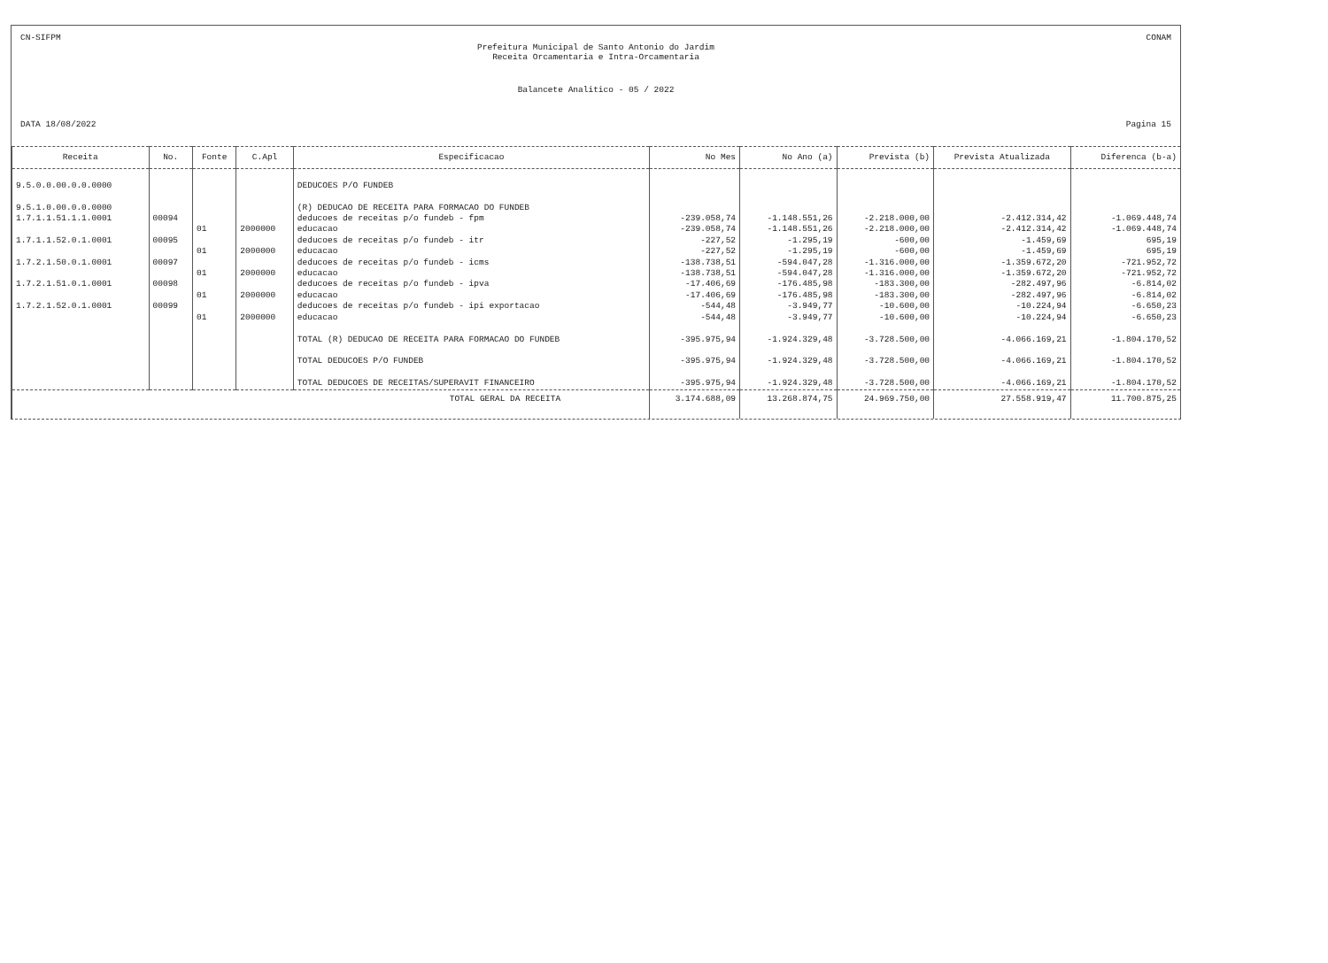CN-SIFPM CONAM
Prefeitura Municipal de Santo Antonio do Jardim
Receita Orcamentaria e Intra-Orcamentaria
Balancete Analitico - 05 / 2022
DATA 18/08/2022 Pagina 15
| Receita | No. | Fonte | C.Apl | Especificacao | No Mes | No Ano (a) | Prevista (b) | Prevista Atualizada | Diferenca (b-a) |
| --- | --- | --- | --- | --- | --- | --- | --- | --- | --- |
| 9.5.0.0.00.0.0.0000 | | | | DEDUCOES P/O FUNDEB | | | | | |
| 9.5.1.0.00.0.0.0000 | | | | (R) DEDUCAO DE RECEITA PARA FORMACAO DO FUNDEB | | | | | |
| 1.7.1.1.51.1.1.0001 | 00094 | | | deducoes de receitas p/o fundeb - fpm | -239.058,74 | -1.148.551,26 | -2.218.000,00 | -2.412.314,42 | -1.069.448,74 |
| | | 01 | 2000000 | educacao | -239.058,74 | -1.148.551,26 | -2.218.000,00 | -2.412.314,42 | -1.069.448,74 |
| 1.7.1.1.52.0.1.0001 | 00095 | | | deducoes de receitas p/o fundeb - itr | -227,52 | -1.295,19 | -600,00 | -1.459,69 | 695,19 |
| | | 01 | 2000000 | educacao | -227,52 | -1.295,19 | -600,00 | -1.459,69 | 695,19 |
| 1.7.2.1.50.0.1.0001 | 00097 | | | deducoes de receitas p/o fundeb - icms | -138.738,51 | -594.047,28 | -1.316.000,00 | -1.359.672,20 | -721.952,72 |
| | | 01 | 2000000 | educacao | -138.738,51 | -594.047,28 | -1.316.000,00 | -1.359.672,20 | -721.952,72 |
| 1.7.2.1.51.0.1.0001 | 00098 | | | deducoes de receitas p/o fundeb - ipva | -17.406,69 | -176.485,98 | -183.300,00 | -282.497,96 | -6.814,02 |
| | | 01 | 2000000 | educacao | -17.406,69 | -176.485,98 | -183.300,00 | -282.497,96 | -6.814,02 |
| 1.7.2.1.52.0.1.0001 | 00099 | | | deducoes de receitas p/o fundeb - ipi exportacao | -544,48 | -3.949,77 | -10.600,00 | -10.224,94 | -6.650,23 |
| | | 01 | 2000000 | educacao | -544,48 | -3.949,77 | -10.600,00 | -10.224,94 | -6.650,23 |
| | | | | TOTAL (R) DEDUCAO DE RECEITA PARA FORMACAO DO FUNDEB | -395.975,94 | -1.924.329,48 | -3.728.500,00 | -4.066.169,21 | -1.804.170,52 |
| | | | | TOTAL DEDUCOES P/O FUNDEB | -395.975,94 | -1.924.329,48 | -3.728.500,00 | -4.066.169,21 | -1.804.170,52 |
| | | | | TOTAL DEDUCOES DE RECEITAS/SUPERAVIT FINANCEIRO | -395.975,94 | -1.924.329,48 | -3.728.500,00 | -4.066.169,21 | -1.804.170,52 |
| TOTAL GERAL DA RECEITA | | | | | 3.174.688,09 | 13.268.874,75 | 24.969.750,00 | 27.558.919,47 | 11.700.875,25 |